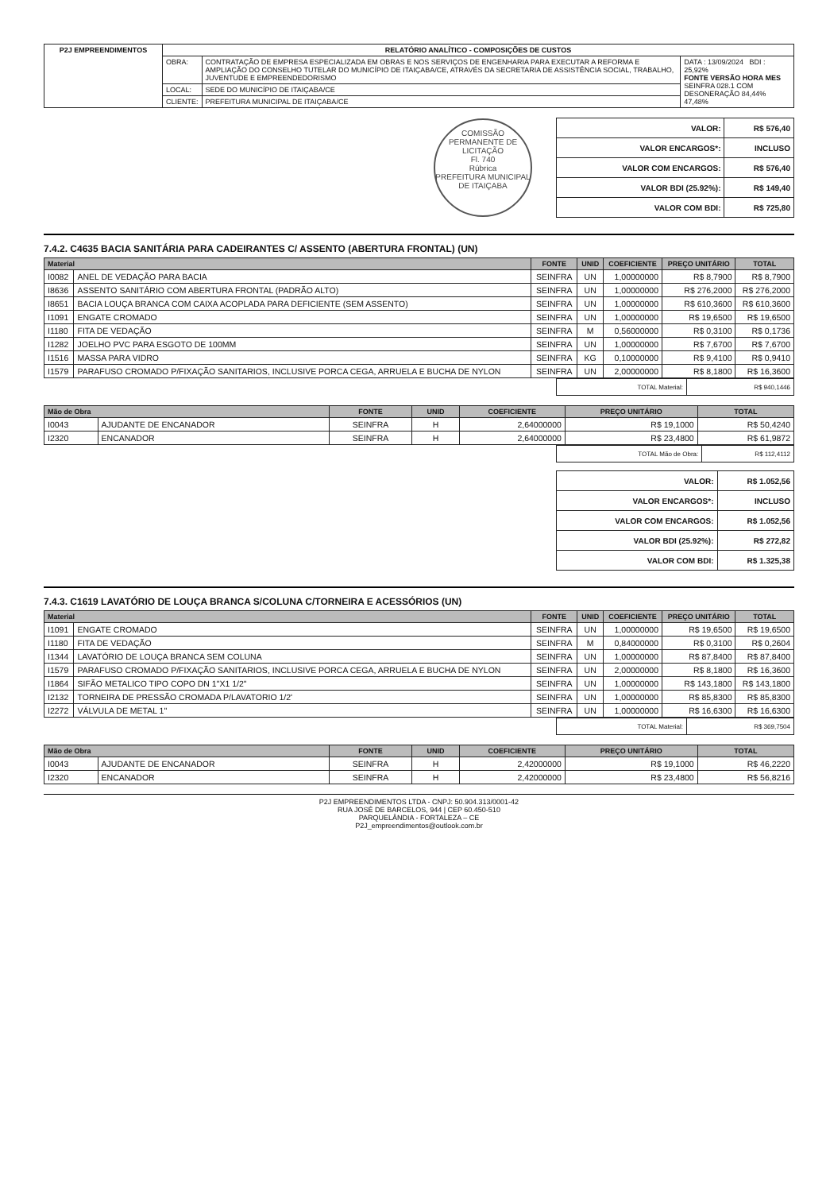| P2J EMPREENDIMENTOS | RELATÓRIO ANALÍTICO - COMPOSIÇÕES DE CUSTOS | | |
| | OBRA: | CONTRATAÇÃO DE EMPRESA ESPECIALIZADA EM OBRAS E NOS SERVIÇOS DE ENGENHARIA PARA EXECUTAR A REFORMA E AMPLIAÇÃO DO CONSELHO TUTELAR DO MUNICÍPIO DE ITAIÇABA/CE, ATRAVÉS DA SECRETARIA DE ASSISTÊNCIA SOCIAL, TRABALHO, JUVENTUDE E EMPREENDEDORISMO | DATA : 13/09/2024 BDI : 25,92% FONTE VERSÃO HORA MES SEINFRA 028.1 COM DESONERAÇÃO 84,44% 47,48% |
| | LOCAL: | SEDE DO MUNICÍPIO DE ITAIÇABA/CE | |
| | CLIENTE: | PREFEITURA MUNICIPAL DE ITAIÇABA/CE | |
COMISSÃO PERMANENTE DE LICITAÇÃO
Fl. 740
Rúbrica
PREFEITURA MUNICIPAL DE ITAIÇABA
| VALOR: | R$ 576,40 |
| VALOR ENCARGOS*: | INCLUSO |
| VALOR COM ENCARGOS: | R$ 576,40 |
| VALOR BDI (25.92%): | R$ 149,40 |
| VALOR COM BDI: | R$ 725,80 |
7.4.2. C4635 BACIA SANITÁRIA PARA CADEIRANTES C/ ASSENTO (ABERTURA FRONTAL) (UN)
| Material | | FONTE | UNID | COEFICIENTE | PREÇO UNITÁRIO | TOTAL |
| --- | --- | --- | --- | --- | --- | --- |
| I0082 | ANEL DE VEDAÇÃO PARA BACIA | SEINFRA | UN | 1,00000000 | R$ 8,7900 | R$ 8,7900 |
| I8636 | ASSENTO SANITÁRIO COM ABERTURA FRONTAL (PADRÃO ALTO) | SEINFRA | UN | 1,00000000 | R$ 276,2000 | R$ 276,2000 |
| I8651 | BACIA LOUÇA BRANCA COM CAIXA ACOPLADA PARA DEFICIENTE (SEM ASSENTO) | SEINFRA | UN | 1,00000000 | R$ 610,3600 | R$ 610,3600 |
| I1091 | ENGATE CROMADO | SEINFRA | UN | 1,00000000 | R$ 19,6500 | R$ 19,6500 |
| I1180 | FITA DE VEDAÇÃO | SEINFRA | M | 0,56000000 | R$ 0,3100 | R$ 0,1736 |
| I1282 | JOELHO PVC PARA ESGOTO DE 100MM | SEINFRA | UN | 1,00000000 | R$ 7,6700 | R$ 7,6700 |
| I1516 | MASSA PARA VIDRO | SEINFRA | KG | 0,10000000 | R$ 9,4100 | R$ 0,9410 |
| I1579 | PARAFUSO CROMADO P/FIXAÇÃO SANITARIOS, INCLUSIVE PORCA CEGA, ARRUELA E BUCHA DE NYLON | SEINFRA | UN | 2,00000000 | R$ 8,1800 | R$ 16,3600 |
| TOTAL Material: | R$ 940,1446 |
| Mão de Obra | | FONTE | UNID | COEFICIENTE | PREÇO UNITÁRIO | TOTAL |
| --- | --- | --- | --- | --- | --- | --- |
| I0043 | AJUDANTE DE ENCANADOR | SEINFRA | H | 2,64000000 | R$ 19,1000 | R$ 50,4240 |
| I2320 | ENCANADOR | SEINFRA | H | 2,64000000 | R$ 23,4800 | R$ 61,9872 |
| TOTAL Mão de Obra: | R$ 112,4112 |
| VALOR: | R$ 1.052,56 |
| VALOR ENCARGOS*: | INCLUSO |
| VALOR COM ENCARGOS: | R$ 1.052,56 |
| VALOR BDI (25.92%): | R$ 272,82 |
| VALOR COM BDI: | R$ 1.325,38 |
7.4.3. C1619 LAVATÓRIO DE LOUÇA BRANCA S/COLUNA C/TORNEIRA E ACESSÓRIOS (UN)
| Material | | FONTE | UNID | COEFICIENTE | PREÇO UNITÁRIO | TOTAL |
| --- | --- | --- | --- | --- | --- | --- |
| I1091 | ENGATE CROMADO | SEINFRA | UN | 1,00000000 | R$ 19,6500 | R$ 19,6500 |
| I1180 | FITA DE VEDAÇÃO | SEINFRA | M | 0,84000000 | R$ 0,3100 | R$ 0,2604 |
| I1344 | LAVATÓRIO DE LOUÇA BRANCA SEM COLUNA | SEINFRA | UN | 1,00000000 | R$ 87,8400 | R$ 87,8400 |
| I1579 | PARAFUSO CROMADO P/FIXAÇÃO SANITARIOS, INCLUSIVE PORCA CEGA, ARRUELA E BUCHA DE NYLON | SEINFRA | UN | 2,00000000 | R$ 8,1800 | R$ 16,3600 |
| I1864 | SIFÃO METALICO TIPO COPO DN 1"X1 1/2" | SEINFRA | UN | 1,00000000 | R$ 143,1800 | R$ 143,1800 |
| I2132 | TORNEIRA DE PRESSÃO CROMADA P/LAVATORIO 1/2' | SEINFRA | UN | 1,00000000 | R$ 85,8300 | R$ 85,8300 |
| I2272 | VÁLVULA DE METAL 1" | SEINFRA | UN | 1,00000000 | R$ 16,6300 | R$ 16,6300 |
| TOTAL Material: | R$ 369,7504 |
| Mão de Obra | | FONTE | UNID | COEFICIENTE | PREÇO UNITÁRIO | TOTAL |
| --- | --- | --- | --- | --- | --- | --- |
| I0043 | AJUDANTE DE ENCANADOR | SEINFRA | H | 2,42000000 | R$ 19,1000 | R$ 46,2220 |
| I2320 | ENCANADOR | SEINFRA | H | 2,42000000 | R$ 23,4800 | R$ 56,8216 |
P2J EMPREENDIMENTOS LTDA - CNPJ: 50.904.313/0001-42
RUA JOSÉ DE BARCELOS, 944 | CEP 60.450-510
PARQUELÂNDIA - FORTALEZA – CE
P2J_empreendimentos@outlook.com.br